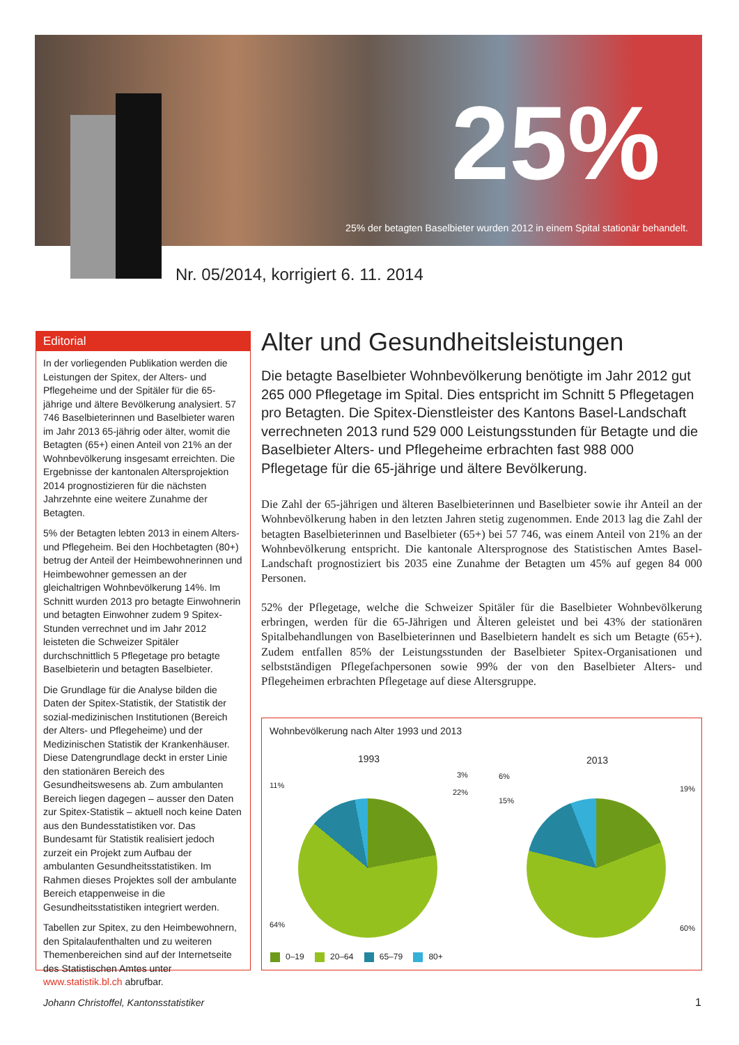25%
25% der betagten Baselbieter wurden 2012 in einem Spital stationär behandelt.
Nr. 05/2014, korrigiert 6. 11. 2014
Editorial
In der vorliegenden Publikation werden die Leistungen der Spitex, der Alters- und Pflegeheime und der Spitäler für die 65-jährige und ältere Bevölkerung analysiert. 57 746 Baselbieterinnen und Baselbieter waren im Jahr 2013 65-jährig oder älter, womit die Betagten (65+) einen Anteil von 21% an der Wohnbevölkerung insgesamt erreichten. Die Ergebnisse der kantonalen Altersprojektion 2014 prognostizieren für die nächsten Jahrzehnte eine weitere Zunahme der Betagten.
5% der Betagten lebten 2013 in einem Alters- und Pflegeheim. Bei den Hochbetagten (80+) betrug der Anteil der Heimbewohnerinnen und Heimbewohner gemessen an der gleichaltrigen Wohnbevölkerung 14%. Im Schnitt wurden 2013 pro betagte Einwohnerin und betagten Einwohner zudem 9 Spitex-Stunden verrechnet und im Jahr 2012 leisteten die Schweizer Spitäler durchschnittlich 5 Pflegetage pro betagte Baselbieterin und betagten Baselbieter.
Die Grundlage für die Analyse bilden die Daten der Spitex-Statistik, der Statistik der sozial-medizinischen Institutionen (Bereich der Alters- und Pflegeheime) und der Medizinischen Statistik der Krankenhäuser. Diese Datengrundlage deckt in erster Linie den stationären Bereich des Gesundheitswesens ab. Zum ambulanten Bereich liegen dagegen – ausser den Daten zur Spitex-Statistik – aktuell noch keine Daten aus den Bundesstatistiken vor. Das Bundesamt für Statistik realisiert jedoch zurzeit ein Projekt zum Aufbau der ambulanten Gesundheitsstatistiken. Im Rahmen dieses Projektes soll der ambulante Bereich etappenweise in die Gesundheitsstatistiken integriert werden.
Tabellen zur Spitex, zu den Heimbewohnern, den Spitalaufenthalten und zu weiteren Themenbereichen sind auf der Internetseite des Statistischen Amtes unter www.statistik.bl.ch abrufbar.
Johann Christoffel, Kantonsstatistiker
Alter und Gesundheitsleistungen
Die betagte Baselbieter Wohnbevölkerung benötigte im Jahr 2012 gut 265 000 Pflegetage im Spital. Dies entspricht im Schnitt 5 Pflegetagen pro Betagten. Die Spitex-Dienstleister des Kantons Basel-Landschaft verrechneten 2013 rund 529 000 Leistungsstunden für Betagte und die Baselbieter Alters- und Pflegeheime erbrachten fast 988 000 Pflegetage für die 65-jährige und ältere Bevölkerung.
Die Zahl der 65-jährigen und älteren Baselbieterinnen und Baselbieter sowie ihr Anteil an der Wohnbevölkerung haben in den letzten Jahren stetig zugenommen. Ende 2013 lag die Zahl der betagten Baselbieterinnen und Baselbieter (65+) bei 57 746, was einem Anteil von 21% an der Wohnbevölkerung entspricht. Die kantonale Altersprognose des Statistischen Amtes Basel-Landschaft prognostiziert bis 2035 eine Zunahme der Betagten um 45% auf gegen 84 000 Personen.
52% der Pflegetage, welche die Schweizer Spitäler für die Baselbieter Wohnbevölkerung erbringen, werden für die 65-Jährigen und Älteren geleistet und bei 43% der stationären Spitalbehandlungen von Baselbieterinnen und Baselbietern handelt es sich um Betagte (65+). Zudem entfallen 85% der Leistungsstunden der Baselbieter Spitex-Organisationen und selbstständigen Pflegefachpersonen sowie 99% der von den Baselbieter Alters- und Pflegeheimen erbrachten Pflegetage auf diese Altersgruppe.
Wohnbevölkerung nach Alter 1993 und 2013
1993 2013
3%
22%
11%
64%
6%
19%
15%
60%
0–19 20–64 65–79 80+
1